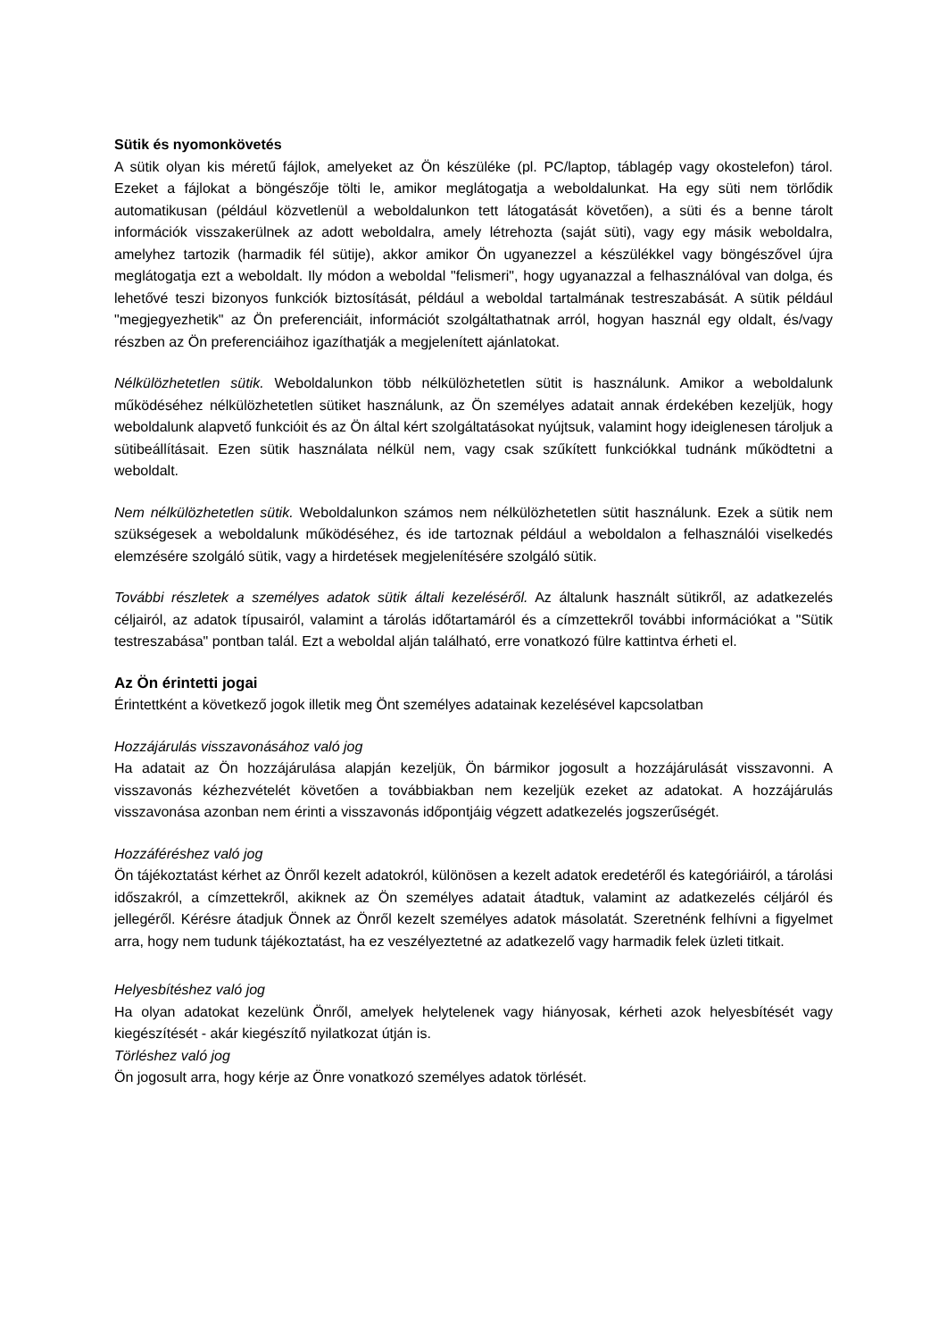Sütik és nyomonkövetés
A sütik olyan kis méretű fájlok, amelyeket az Ön készüléke (pl. PC/laptop, táblagép vagy okostelefon) tárol. Ezeket a fájlokat a böngészője tölti le, amikor meglátogatja a weboldalunkat. Ha egy süti nem törlődik automatikusan (például közvetlenül a weboldalunkon tett látogatását követően), a süti és a benne tárolt információk visszakerülnek az adott weboldalra, amely létrehozta (saját süti), vagy egy másik weboldalra, amelyhez tartozik (harmadik fél sütije), akkor amikor Ön ugyanezzel a készülékkel vagy böngészővel újra meglátogatja ezt a weboldalt. Ily módon a weboldal "felismeri", hogy ugyanazzal a felhasználóval van dolga, és lehetővé teszi bizonyos funkciók biztosítását, például a weboldal tartalmának testreszabását. A sütik például "megjegyezhetik" az Ön preferenciáit, információt szolgáltathatnak arról, hogyan használ egy oldalt, és/vagy részben az Ön preferenciáihoz igazíthatják a megjelenített ajánlatokat.
Nélkülözhetetlen sütik. Weboldalunkon több nélkülözhetetlen sütit is használunk. Amikor a weboldalunk működéséhez nélkülözhetetlen sütiket használunk, az Ön személyes adatait annak érdekében kezeljük, hogy weboldalunk alapvető funkcióit és az Ön által kért szolgáltatásokat nyújtsuk, valamint hogy ideiglenesen tároljuk a sütibeállításait. Ezen sütik használata nélkül nem, vagy csak szűkített funkciókkal tudnánk működtetni a weboldalt.
Nem nélkülözhetetlen sütik. Weboldalunkon számos nem nélkülözhetetlen sütit használunk. Ezek a sütik nem szükségesek a weboldalunk működéséhez, és ide tartoznak például a weboldalon a felhasználói viselkedés elemzésére szolgáló sütik, vagy a hirdetések megjelenítésére szolgáló sütik.
További részletek a személyes adatok sütik általi kezeléséről. Az általunk használt sütikről, az adatkezelés céljairól, az adatok típusairól, valamint a tárolás időtartamáról és a címzettekről további információkat a "Sütik testreszabása" pontban talál. Ezt a weboldal alján található, erre vonatkozó fülre kattintva érheti el.
Az Ön érintetti jogai
Érintettként a következő jogok illetik meg Önt személyes adatainak kezelésével kapcsolatban
Hozzájárulás visszavonásához való jog
Ha adatait az Ön hozzájárulása alapján kezeljük, Ön bármikor jogosult a hozzájárulását visszavonni. A visszavonás kézhezvételét követően a továbbiakban nem kezeljük ezeket az adatokat. A hozzájárulás visszavonása azonban nem érinti a visszavonás időpontjáig végzett adatkezelés jogszerűségét.
Hozzáféréshez való jog
Ön tájékoztatást kérhet az Önről kezelt adatokról, különösen a kezelt adatok eredetéről és kategóriáiról, a tárolási időszakról, a címzettekről, akiknek az Ön személyes adatait átadtuk, valamint az adatkezelés céljáról és jellegéről. Kérésre átadjuk Önnek az Önről kezelt személyes adatok másolatát. Szeretnénk felhívni a figyelmet arra, hogy nem tudunk tájékoztatást, ha ez veszélyeztetné az adatkezelő vagy harmadik felek üzleti titkait.
Helyesbítéshez való jog
Ha olyan adatokat kezelünk Önről, amelyek helytelenek vagy hiányosak, kérheti azok helyesbítését vagy kiegészítését - akár kiegészítő nyilatkozat útján is.
Törléshez való jog
Ön jogosult arra, hogy kérje az Önre vonatkozó személyes adatok törlését.